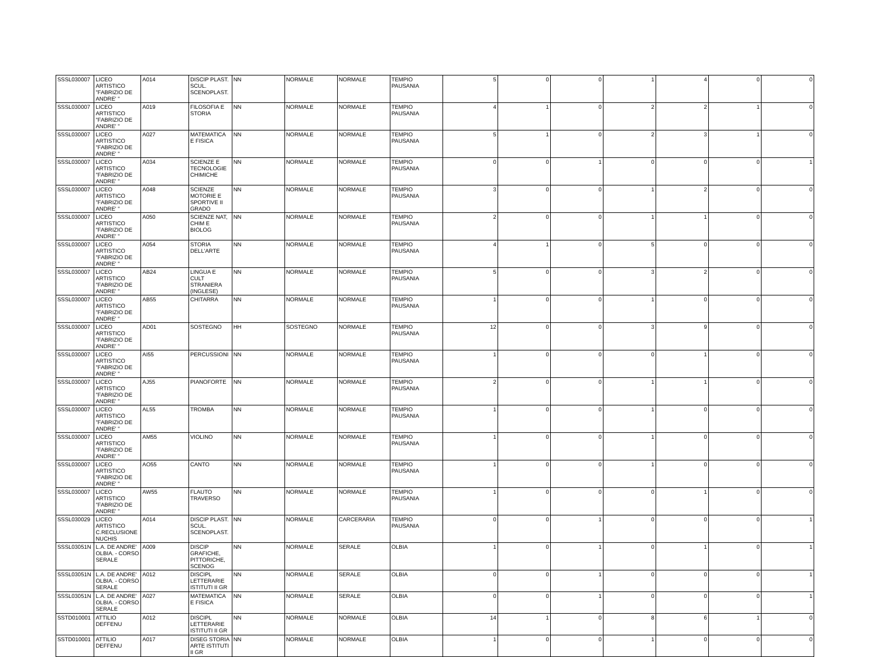| SSSL030007 | LICEO ARTISTICO "FABRIZIO DE ANDRE' " | A014 | DISCIP PLAST. SCUL. SCENOPLAST. | NN | NORMALE | NORMALE | TEMPIO PAUSANIA | 5 | 0 | 0 | 1 | 4 | 0 | 0 |
| SSSL030007 | LICEO ARTISTICO "FABRIZIO DE ANDRE' " | A019 | FILOSOFIA E STORIA | NN | NORMALE | NORMALE | TEMPIO PAUSANIA | 4 | 1 | 0 | 2 | 2 | 1 | 0 |
| SSSL030007 | LICEO ARTISTICO "FABRIZIO DE ANDRE' " | A027 | MATEMATICA E FISICA | NN | NORMALE | NORMALE | TEMPIO PAUSANIA | 5 | 1 | 0 | 2 | 3 | 1 | 0 |
| SSSL030007 | LICEO ARTISTICO "FABRIZIO DE ANDRE' " | A034 | SCIENZE E TECNOLOGIE CHIMICHE | NN | NORMALE | NORMALE | TEMPIO PAUSANIA | 0 | 0 | 1 | 0 | 0 | 0 | 1 |
| SSSL030007 | LICEO ARTISTICO "FABRIZIO DE ANDRE' " | A048 | SCIENZE MOTORIE E SPORTIVE II GRADO | NN | NORMALE | NORMALE | TEMPIO PAUSANIA | 3 | 0 | 0 | 1 | 2 | 0 | 0 |
| SSSL030007 | LICEO ARTISTICO "FABRIZIO DE ANDRE' " | A050 | SCIENZE NAT, CHIM E BIOLOG | NN | NORMALE | NORMALE | TEMPIO PAUSANIA | 2 | 0 | 0 | 1 | 1 | 0 | 0 |
| SSSL030007 | LICEO ARTISTICO "FABRIZIO DE ANDRE' " | A054 | STORIA DELL'ARTE | NN | NORMALE | NORMALE | TEMPIO PAUSANIA | 4 | 1 | 0 | 5 | 0 | 0 | 0 |
| SSSL030007 | LICEO ARTISTICO "FABRIZIO DE ANDRE' " | AB24 | LINGUA E CULT STRANIERA (INGLESE) | NN | NORMALE | NORMALE | TEMPIO PAUSANIA | 5 | 0 | 0 | 3 | 2 | 0 | 0 |
| SSSL030007 | LICEO ARTISTICO "FABRIZIO DE ANDRE' " | AB55 | CHITARRA | NN | NORMALE | NORMALE | TEMPIO PAUSANIA | 1 | 0 | 0 | 1 | 0 | 0 | 0 |
| SSSL030007 | LICEO ARTISTICO "FABRIZIO DE ANDRE' " | AD01 | SOSTEGNO | HH | SOSTEGNO | NORMALE | TEMPIO PAUSANIA | 12 | 0 | 0 | 3 | 9 | 0 | 0 |
| SSSL030007 | LICEO ARTISTICO "FABRIZIO DE ANDRE' " | AI55 | PERCUSSIONI | NN | NORMALE | NORMALE | TEMPIO PAUSANIA | 1 | 0 | 0 | 0 | 1 | 0 | 0 |
| SSSL030007 | LICEO ARTISTICO "FABRIZIO DE ANDRE' " | AJ55 | PIANOFORTE | NN | NORMALE | NORMALE | TEMPIO PAUSANIA | 2 | 0 | 0 | 1 | 1 | 0 | 0 |
| SSSL030007 | LICEO ARTISTICO "FABRIZIO DE ANDRE' " | AL55 | TROMBA | NN | NORMALE | NORMALE | TEMPIO PAUSANIA | 1 | 0 | 0 | 1 | 0 | 0 | 0 |
| SSSL030007 | LICEO ARTISTICO "FABRIZIO DE ANDRE' " | AM55 | VIOLINO | NN | NORMALE | NORMALE | TEMPIO PAUSANIA | 1 | 0 | 0 | 1 | 0 | 0 | 0 |
| SSSL030007 | LICEO ARTISTICO "FABRIZIO DE ANDRE' " | AO55 | CANTO | NN | NORMALE | NORMALE | TEMPIO PAUSANIA | 1 | 0 | 0 | 1 | 0 | 0 | 0 |
| SSSL030007 | LICEO ARTISTICO "FABRIZIO DE ANDRE' " | AW55 | FLAUTO TRAVERSO | NN | NORMALE | NORMALE | TEMPIO PAUSANIA | 1 | 0 | 0 | 0 | 1 | 0 | 0 |
| SSSL030029 | LICEO ARTISTICO C.RECLUSIONE NUCHIS | A014 | DISCIP PLAST. SCUL. SCENOPLAST. | NN | NORMALE | CARCERARIA | TEMPIO PAUSANIA | 0 | 0 | 1 | 0 | 0 | 0 | 1 |
| SSSL03051N | L.A. DE ANDRE' OLBIA. - CORSO SERALE | A009 | DISCIP GRAFICHE, PITTORICHE, SCENOG | NN | NORMALE | SERALE | OLBIA | 1 | 0 | 1 | 0 | 1 | 0 | 1 |
| SSSL03051N | L.A. DE ANDRE' OLBIA. - CORSO SERALE | A012 | DISCIPL LETTERARIE ISTITUTI II GR | NN | NORMALE | SERALE | OLBIA | 0 | 0 | 1 | 0 | 0 | 0 | 1 |
| SSSL03051N | L.A. DE ANDRE' OLBIA. - CORSO SERALE | A027 | MATEMATICA E FISICA | NN | NORMALE | SERALE | OLBIA | 0 | 0 | 1 | 0 | 0 | 0 | 1 |
| SSTD010001 | ATTILIO DEFFENU | A012 | DISCIPL LETTERARIE ISTITUTI II GR | NN | NORMALE | NORMALE | OLBIA | 14 | 1 | 0 | 8 | 6 | 1 | 0 |
| SSTD010001 | ATTILIO DEFFENU | A017 | DISEG STORIA ARTE ISTITUTI II GR | NN | NORMALE | NORMALE | OLBIA | 1 | 0 | 0 | 1 | 0 | 0 | 0 |